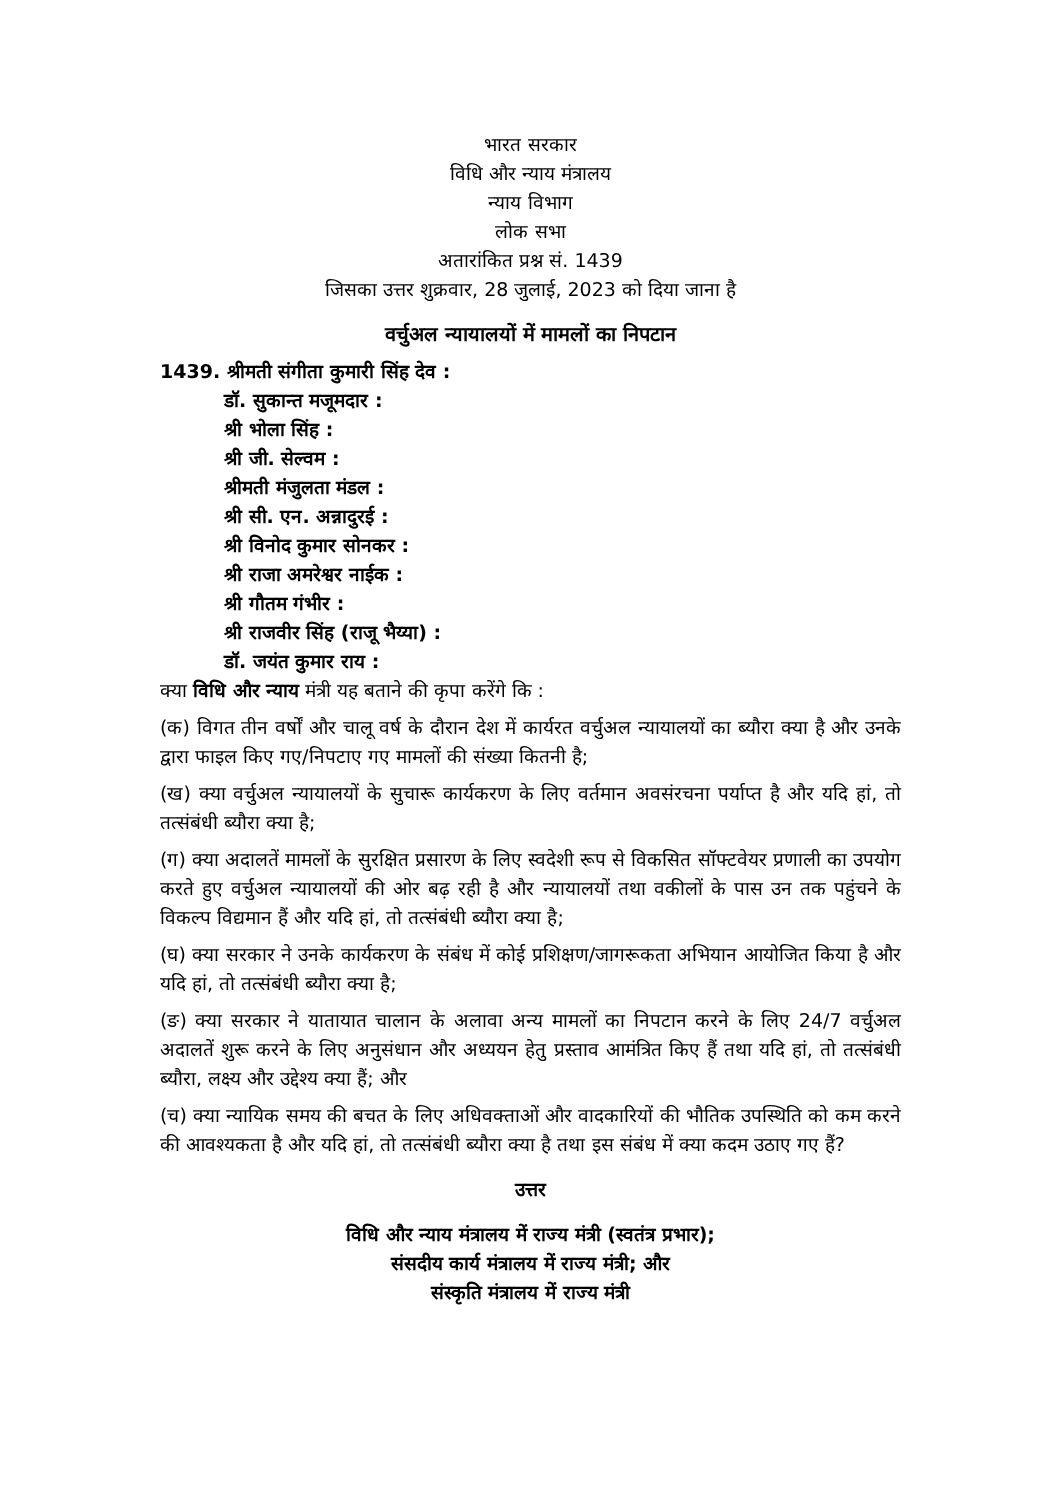भारत सरकार
विधि और न्याय मंत्रालय
न्याय विभाग
लोक सभा
अतारांकित प्रश्न सं. 1439
जिसका उत्तर शुक्रवार, 28 जुलाई, 2023 को दिया जाना है
वर्चुअल न्यायालयों में मामलों का निपटान
1439. श्रीमती संगीता कुमारी सिंह देव :
डॉ. सुकान्त मजूमदार :
श्री भोला सिंह :
श्री जी. सेल्वम :
श्रीमती मंजुलता मंडल :
श्री सी. एन. अन्नादुरई :
श्री विनोद कुमार सोनकर :
श्री राजा अमरेश्वर नाईक :
श्री गौतम गंभीर :
श्री राजवीर सिंह (राजू भैय्या) :
डॉ. जयंत कुमार राय :
क्या विधि और न्याय मंत्री यह बताने की कृपा करेंगे कि :
(क) विगत तीन वर्षों और चालू वर्ष के दौरान देश में कार्यरत वर्चुअल न्यायालयों का ब्यौरा क्या है और उनके द्वारा फाइल किए गए/निपटाए गए मामलों की संख्या कितनी है;
(ख) क्या वर्चुअल न्यायालयों के सुचारू कार्यकरण के लिए वर्तमान अवसंरचना पर्याप्त है और यदि हां, तो तत्संबंधी ब्यौरा क्या है;
(ग) क्या अदालतें मामलों के सुरक्षित प्रसारण के लिए स्वदेशी रूप से विकसित सॉफ्टवेयर प्रणाली का उपयोग करते हुए वर्चुअल न्यायालयों की ओर बढ़ रही है और न्यायालयों तथा वकीलों के पास उन तक पहुंचने के विकल्प विद्यमान हैं और यदि हां, तो तत्संबंधी ब्यौरा क्या है;
(घ) क्या सरकार ने उनके कार्यकरण के संबंध में कोई प्रशिक्षण/जागरूकता अभियान आयोजित किया है और यदि हां, तो तत्संबंधी ब्यौरा क्या है;
(ङ) क्या सरकार ने यातायात चालान के अलावा अन्य मामलों का निपटान करने के लिए 24/7 वर्चुअल अदालतें शुरू करने के लिए अनुसंधान और अध्ययन हेतु प्रस्ताव आमंत्रित किए हैं तथा यदि हां, तो तत्संबंधी ब्यौरा, लक्ष्य और उद्देश्य क्या हैं; और
(च) क्या न्यायिक समय की बचत के लिए अधिवक्ताओं और वादकारियों की भौतिक उपस्थिति को कम करने की आवश्यकता है और यदि हां, तो तत्संबंधी ब्यौरा क्या है तथा इस संबंध में क्या कदम उठाए गए हैं?
उत्तर
विधि और न्याय मंत्रालय में राज्य मंत्री (स्वतंत्र प्रभार);
संसदीय कार्य मंत्रालय में राज्य मंत्री; और
संस्कृति मंत्रालय में राज्य मंत्री